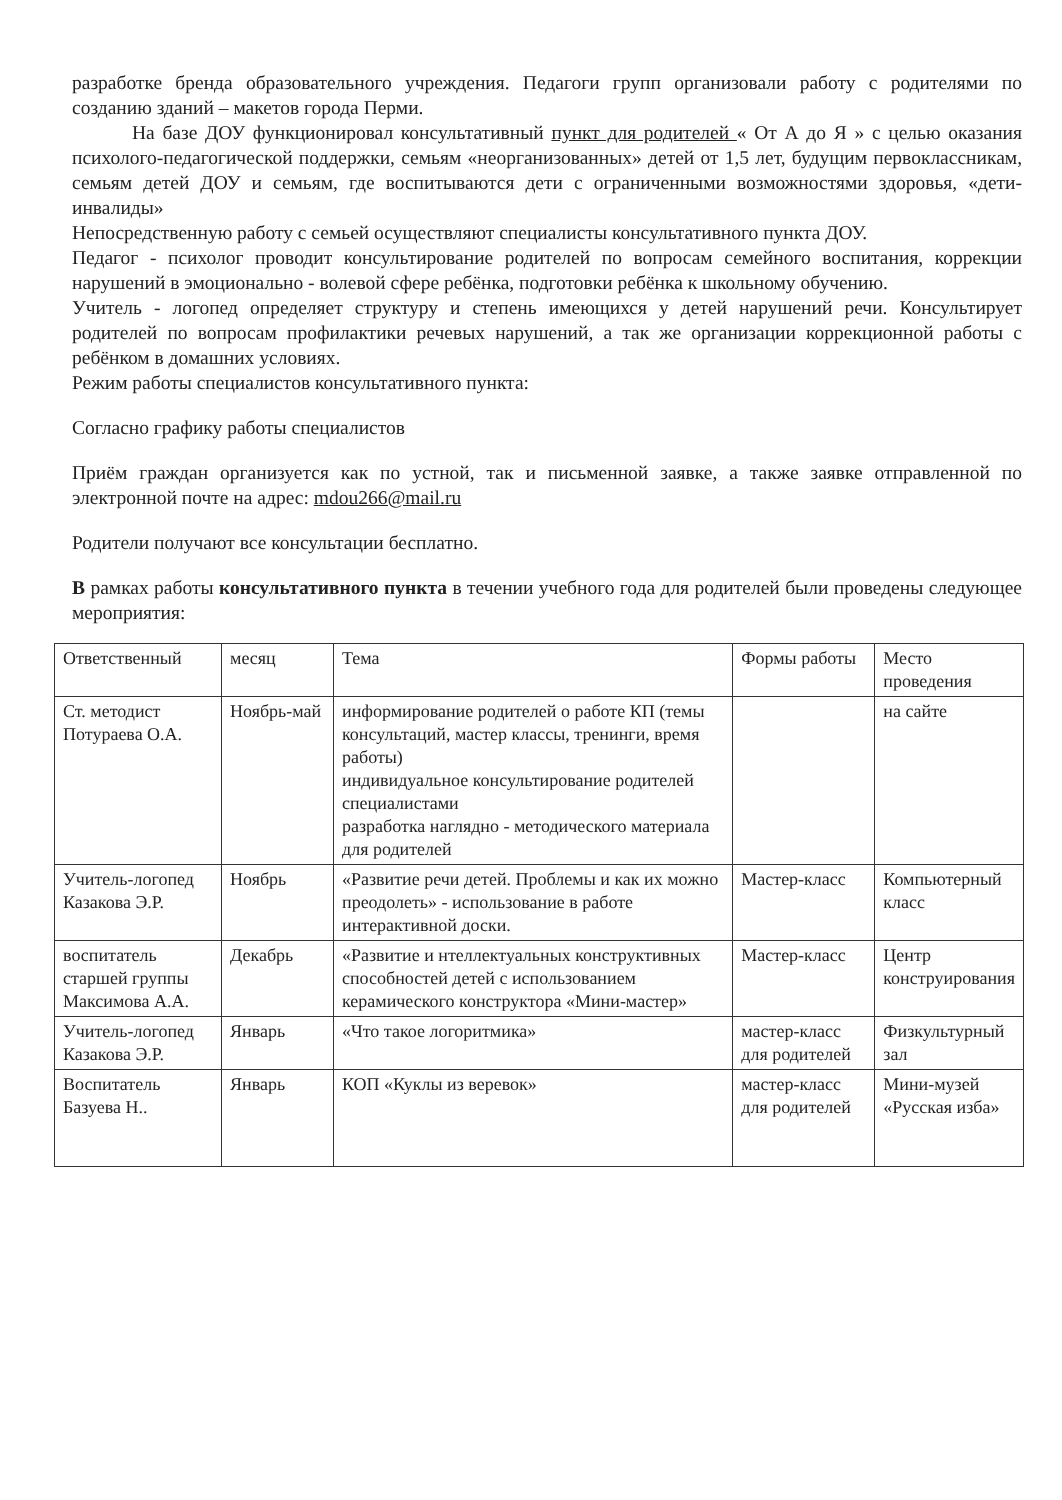разработке бренда образовательного учреждения. Педагоги групп организовали работу с родителями по созданию зданий – макетов города Перми.
На базе ДОУ функционировал консультативный пункт для родителей « От А до Я » с целью оказания психолого-педагогической поддержки, семьям «неорганизованных» детей от 1,5 лет, будущим первоклассникам, семьям детей ДОУ и семьям, где воспитываются дети с ограниченными возможностями здоровья, «дети-инвалиды»
Непосредственную работу с семьей осуществляют специалисты консультативного пункта ДОУ.
Педагог - психолог проводит консультирование родителей по вопросам семейного воспитания, коррекции нарушений в эмоционально - волевой сфере ребёнка, подготовки ребёнка к школьному обучению.
Учитель - логопед определяет структуру и степень имеющихся у детей нарушений речи. Консультирует родителей по вопросам профилактики речевых нарушений, а так же организации коррекционной работы с ребёнком в домашних условиях.
Режим работы специалистов консультативного пункта:
Согласно графику работы специалистов
Приём граждан организуется как по устной, так и письменной заявке, а также заявке отправленной по электронной почте на адрес: mdou266@mail.ru
Родители получают все консультации бесплатно.
В рамках работы консультативного пункта в течении учебного года для родителей были проведены следующее мероприятия:
| Ответственный | месяц | Тема | Формы работы | Место проведения |
| Ст. методист Потураева О.А. | Ноябрь-май | информирование родителей о работе КП (темы консультаций, мастер классы, тренинги, время работы) индивидуальное консультирование родителей специалистами разработка наглядно - методического материала для родителей | | на сайте |
| Учитель-логопед Казакова Э.Р. | Ноябрь | «Развитие речи детей. Проблемы и как их можно преодолеть» - использование в работе интерактивной доски. | Мастер-класс | Компьютерный класс |
| воспитатель старшей группы Максимова А.А. | Декабрь | «Развитие и нтеллектуальных конструктивных способностей детей с использованием керамического конструктора «Мини-мастер» | Мастер-класс | Центр конструирования |
| Учитель-логопед Казакова Э.Р. | Январь | «Что такое логоритмика» | мастер-класс для родителей | Физкультурный зал |
| Воспитатель Базуева Н.. | Январь | КОП «Куклы из веревок» | мастер-класс для родителей | Мини-музей «Русская изба» |